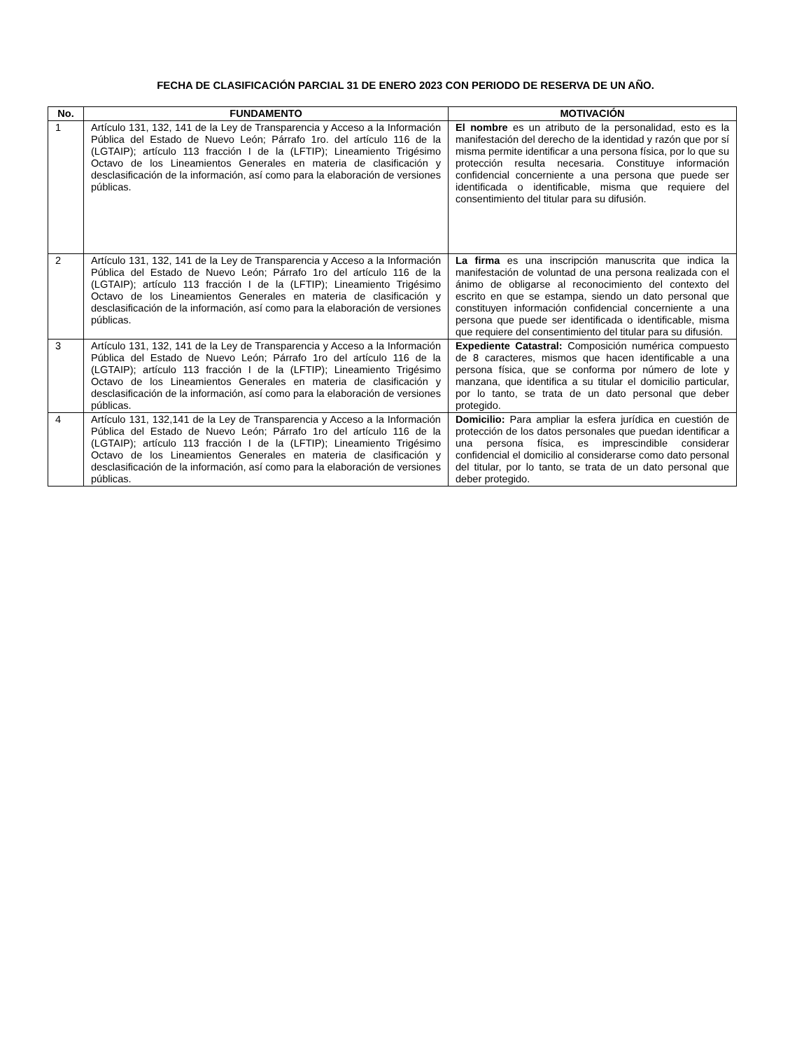FECHA DE CLASIFICACIÓN PARCIAL 31 DE ENERO 2023 CON PERIODO DE RESERVA DE UN AÑO.
| No. | FUNDAMENTO | MOTIVACIÓN |
| --- | --- | --- |
| 1 | Artículo 131, 132, 141 de la Ley de Transparencia y Acceso a la Información Pública del Estado de Nuevo León; Párrafo 1ro. del artículo 116 de la (LGTAIP); artículo 113 fracción I de la (LFTIP); Lineamiento Trigésimo Octavo de los Lineamientos Generales en materia de clasificación y desclasificación de la información, así como para la elaboración de versiones públicas. | El nombre es un atributo de la personalidad, esto es la manifestación del derecho de la identidad y razón que por sí misma permite identificar a una persona física, por lo que su protección resulta necesaria. Constituye información confidencial concerniente a una persona que puede ser identificada o identificable, misma que requiere del consentimiento del titular para su difusión. |
| 2 | Artículo 131, 132, 141 de la Ley de Transparencia y Acceso a la Información Pública del Estado de Nuevo León; Párrafo 1ro del artículo 116 de la (LGTAIP); artículo 113 fracción I de la (LFTIP); Lineamiento Trigésimo Octavo de los Lineamientos Generales en materia de clasificación y desclasificación de la información, así como para la elaboración de versiones públicas. | La firma es una inscripción manuscrita que indica la manifestación de voluntad de una persona realizada con el ánimo de obligarse al reconocimiento del contexto del escrito en que se estampa, siendo un dato personal que constituyen información confidencial concerniente a una persona que puede ser identificada o identificable, misma que requiere del consentimiento del titular para su difusión. |
| 3 | Artículo 131, 132, 141 de la Ley de Transparencia y Acceso a la Información Pública del Estado de Nuevo León; Párrafo 1ro del artículo 116 de la (LGTAIP); artículo 113 fracción I de la (LFTIP); Lineamiento Trigésimo Octavo de los Lineamientos Generales en materia de clasificación y desclasificación de la información, así como para la elaboración de versiones públicas. | Expediente Catastral: Composición numérica compuesto de 8 caracteres, mismos que hacen identificable a una persona física, que se conforma por número de lote y manzana, que identifica a su titular el domicilio particular, por lo tanto, se trata de un dato personal que deber protegido. |
| 4 | Artículo 131, 132,141 de la Ley de Transparencia y Acceso a la Información Pública del Estado de Nuevo León; Párrafo 1ro del artículo 116 de la (LGTAIP); artículo 113 fracción I de la (LFTIP); Lineamiento Trigésimo Octavo de los Lineamientos Generales en materia de clasificación y desclasificación de la información, así como para la elaboración de versiones públicas. | Domicilio: Para ampliar la esfera jurídica en cuestión de protección de los datos personales que puedan identificar a una persona física, es imprescindible considerar confidencial el domicilio al considerarse como dato personal del titular, por lo tanto, se trata de un dato personal que deber protegido. |